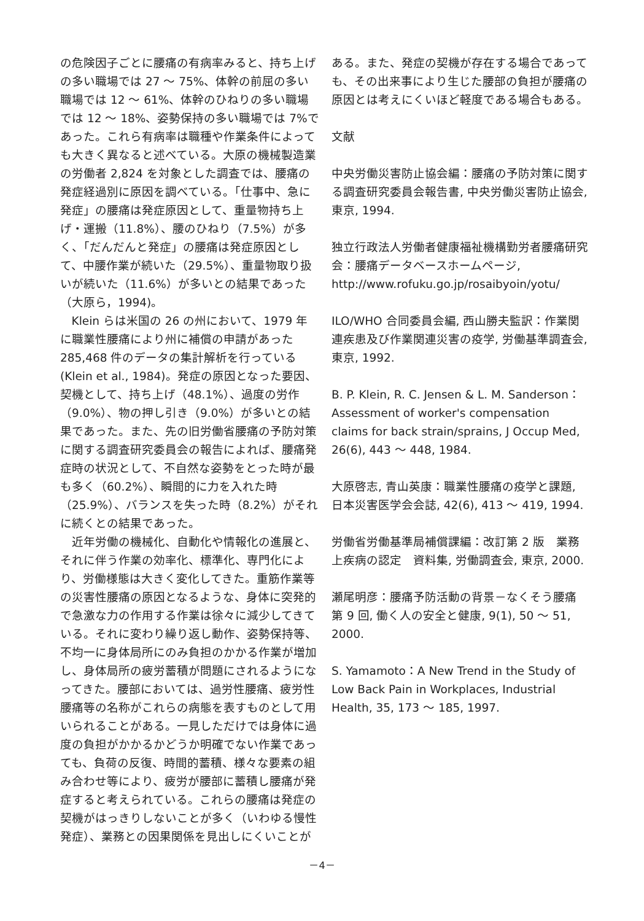の危険因子ごとに腰痛の有病率みると、持ち上げの多い職場では 27 ～ 75%、体幹の前屈の多い職場では 12 ～ 61%、体幹のひねりの多い職場では 12 ～ 18%、姿勢保持の多い職場では 7%であった。これら有病率は職種や作業条件によっても大きく異なると述べている。大原の機械製造業の労働者 2,824 を対象とした調査では、腰痛の発症経過別に原因を調べている。「仕事中、急に発症」の腰痛は発症原因として、重量物持ち上げ・運搬（11.8%）、腰のひねり（7.5%）が多く、「だんだんと発症」の腰痛は発症原因として、中腰作業が続いた（29.5%）、重量物取り扱いが続いた（11.6%）が多いとの結果であった（大原ら，1994)。
Klein らは米国の 26 の州において、1979 年に職業性腰痛により州に補償の申請があった 285,468 件のデータの集計解析を行っている (Klein et al., 1984)。発症の原因となった要因、契機として、持ち上げ（48.1%）、過度の労作（9.0%）、物の押し引き（9.0%）が多いとの結果であった。また、先の旧労働省腰痛の予防対策に関する調査研究委員会の報告によれば、腰痛発症時の状況として、不自然な姿勢をとった時が最も多く（60.2%）、瞬間的に力を入れた時（25.9%）、バランスを失った時（8.2%）がそれに続くとの結果であった。
近年労働の機械化、自動化や情報化の進展と、それに伴う作業の効率化、標準化、専門化により、労働様態は大きく変化してきた。重筋作業等の災害性腰痛の原因となるような、身体に突発的で急激な力の作用する作業は徐々に減少してきている。それに変わり繰り返し動作、姿勢保持等、不均一に身体局所にのみ負担のかかる作業が増加し、身体局所の疲労蓄積が問題にされるようになってきた。腰部においては、過労性腰痛、疲労性腰痛等の名称がこれらの病態を表すものとして用いられることがある。一見しただけでは身体に過度の負担がかかるかどうか明確でない作業であっても、負荷の反復、時間的蓄積、様々な要素の組み合わせ等により、疲労が腰部に蓄積し腰痛が発症すると考えられている。これらの腰痛は発症の契機がはっきりしないことが多く（いわゆる慢性発症）、業務との因果関係を見出しにくいことが
ある。また、発症の契機が存在する場合であっても、その出来事により生じた腰部の負担が腰痛の原因とは考えにくいほど軽度である場合もある。
文献
中央労働災害防止協会編：腰痛の予防対策に関する調査研究委員会報告書, 中央労働災害防止協会, 東京, 1994.
独立行政法人労働者健康福祉機構勤労者腰痛研究会：腰痛データベースホームページ, http://www.rofuku.go.jp/rosaibyoin/yotu/
ILO/WHO 合同委員会編, 西山勝夫監訳：作業関連疾患及び作業関連災害の疫学, 労働基準調査会, 東京, 1992.
B. P. Klein, R. C. Jensen & L. M. Sanderson：Assessment of worker's compensation claims for back strain/sprains, J Occup Med, 26(6), 443 ～ 448, 1984.
大原啓志, 青山英康：職業性腰痛の疫学と課題, 日本災害医学会会誌, 42(6), 413 ～ 419, 1994.
労働省労働基準局補償課編：改訂第 2 版　業務上疾病の認定　資料集, 労働調査会, 東京, 2000.
瀬尾明彦：腰痛予防活動の背景－なくそう腰痛 第 9 回, 働く人の安全と健康, 9(1), 50 ～ 51, 2000.
S. Yamamoto：A New Trend in the Study of Low Back Pain in Workplaces, Industrial Health, 35, 173 ～ 185, 1997.
－4－